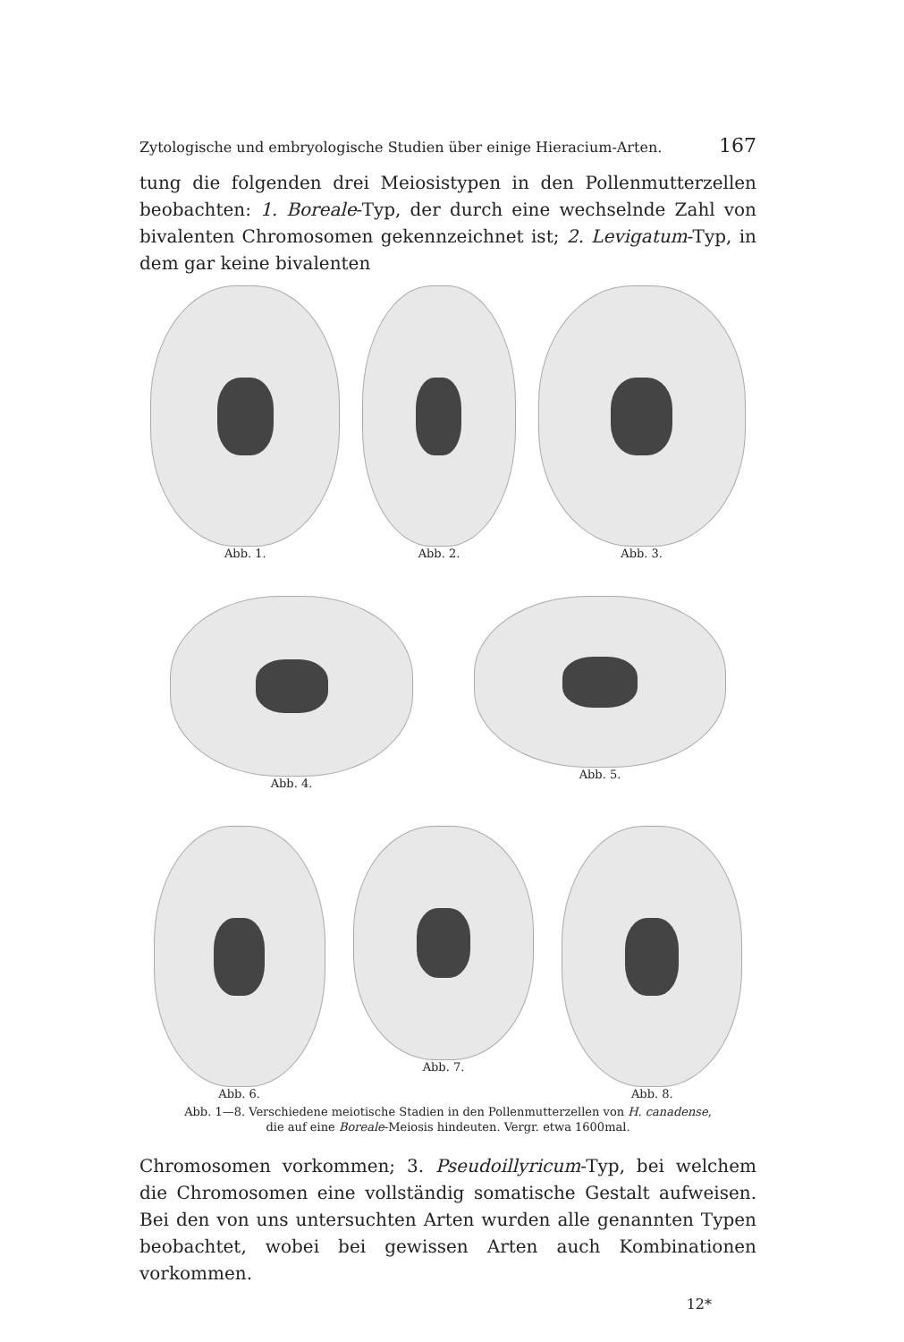Zytologische und embryologische Studien über einige Hieracium-Arten. 167
tung die folgenden drei Meiosistypen in den Pollenmutterzellen beobachten: 1. Boreale-Typ, der durch eine wechselnde Zahl von bivalenten Chromosomen gekennzeichnet ist; 2. Levigatum-Typ, in dem gar keine bivalenten
Abb. 1. Abb. 2. Abb. 3.
Abb. 4. Abb. 5.
Abb. 6. Abb. 7. Abb. 8.
Abb. 1—8. Verschiedene meiotische Stadien in den Pollenmutterzellen von H. canadense,
die auf eine Boreale-Meiosis hindeuten. Vergr. etwa 1600mal.
Chromosomen vorkommen; 3. Pseudoillyricum-Typ, bei welchem die Chromosomen eine vollständig somatische Gestalt aufweisen. Bei den von uns untersuchten Arten wurden alle genannten Typen beobachtet, wobei bei gewissen Arten auch Kombinationen vorkommen.
12*